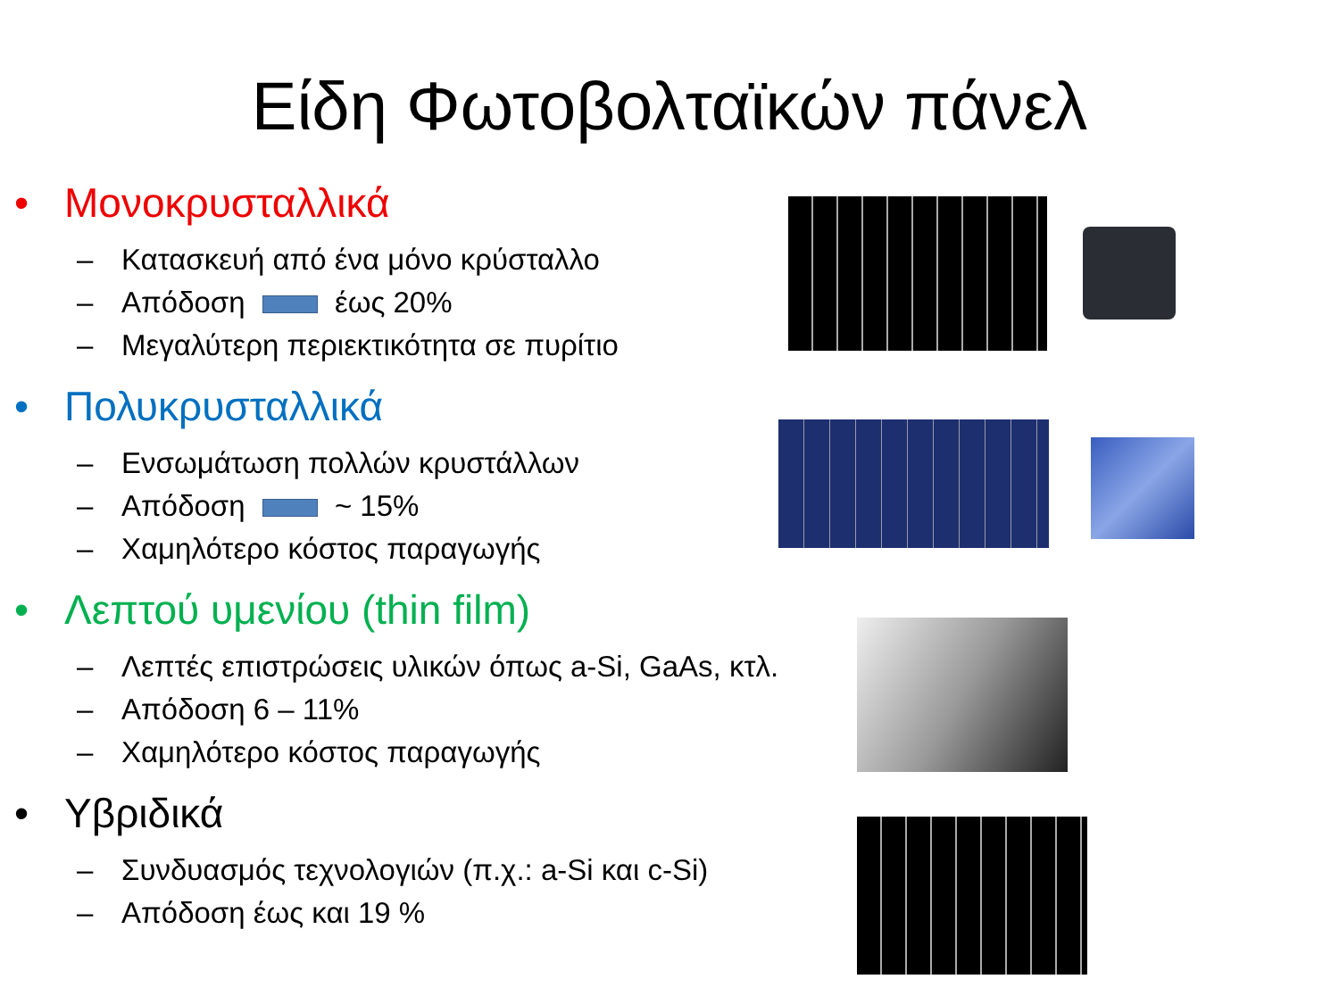Είδη Φωτοβολταϊκών πάνελ
• Μονοκρυσταλλικά
– Κατασκευή από ένα μόνο κρύσταλλο
– Απόδοση έως 20%
– Μεγαλύτερη περιεκτικότητα σε πυρίτιο
• Πολυκρυσταλλικά
– Ενσωμάτωση πολλών κρυστάλλων
– Απόδοση ~ 15%
– Χαμηλότερο κόστος παραγωγής
• Λεπτού υμενίου (thin film)
– Λεπτές επιστρώσεις υλικών όπως a-Si, GaAs, κτλ.
– Απόδοση 6 – 11%
– Χαμηλότερο κόστος παραγωγής
• Υβριδικά
– Συνδυασμός τεχνολογιών (π.χ.: a-Si και c-Si)
– Απόδοση έως και 19 %